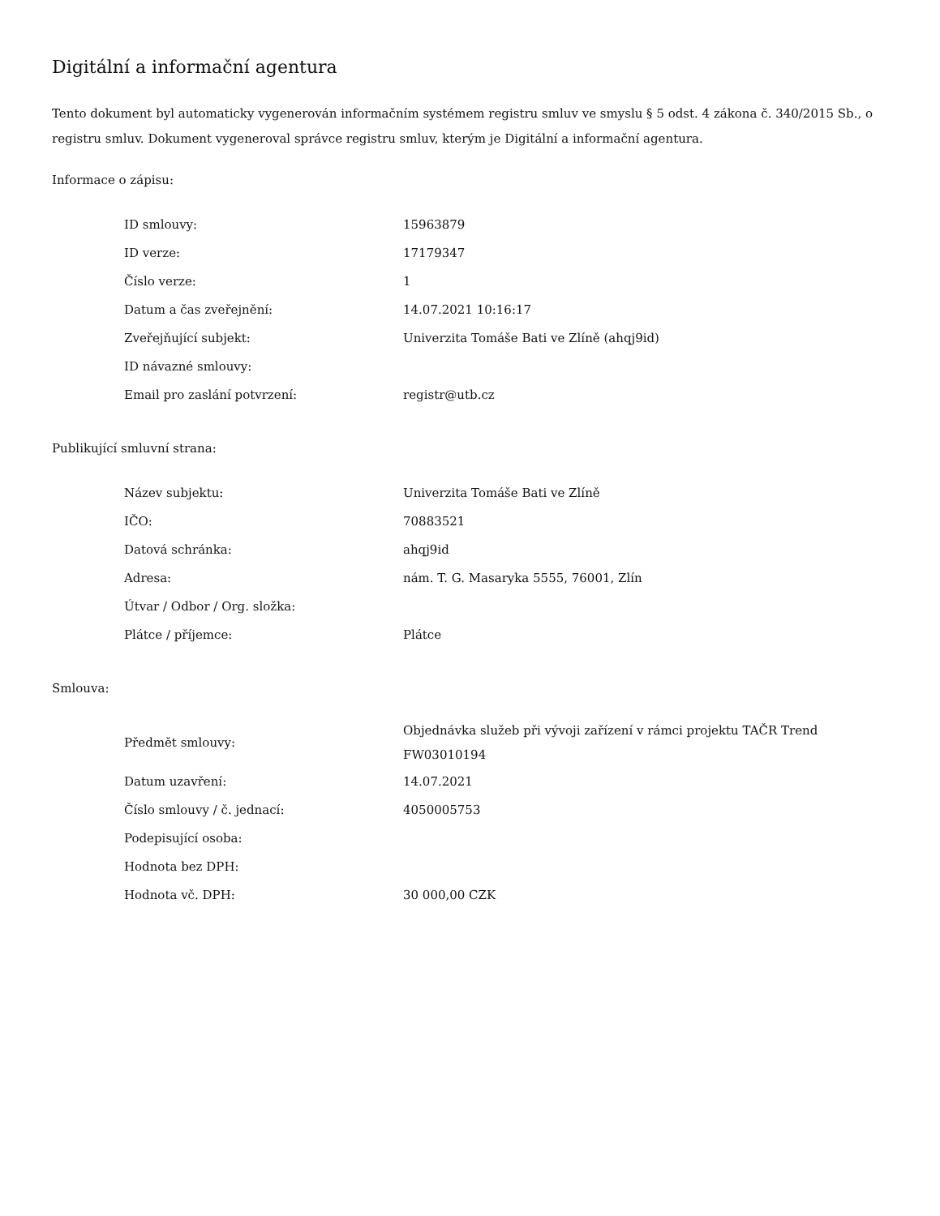Digitální a informační agentura
Tento dokument byl automaticky vygenerován informačním systémem registru smluv ve smyslu § 5 odst. 4 zákona č. 340/2015 Sb., o registru smluv. Dokument vygeneroval správce registru smluv, kterým je Digitální a informační agentura.
Informace o zápisu:
| ID smlouvy: | 15963879 |
| ID verze: | 17179347 |
| Číslo verze: | 1 |
| Datum a čas zveřejnění: | 14.07.2021 10:16:17 |
| Zveřejňující subjekt: | Univerzita Tomáše Bati ve Zlíně (ahqj9id) |
| ID návazné smlouvy: | |
| Email pro zaslání potvrzení: | registr@utb.cz |
Publikující smluvní strana:
| Název subjektu: | Univerzita Tomáše Bati ve Zlíně |
| IČO: | 70883521 |
| Datová schránka: | ahqj9id |
| Adresa: | nám. T. G. Masaryka 5555, 76001, Zlín |
| Útvar / Odbor / Org. složka: | |
| Plátce / příjemce: | Plátce |
Smlouva:
| Předmět smlouvy: | Objednávka služeb při vývoji zařízení v rámci projektu TAČR Trend FW03010194 |
| Datum uzavření: | 14.07.2021 |
| Číslo smlouvy / č. jednací: | 4050005753 |
| Podepisující osoba: | |
| Hodnota bez DPH: | |
| Hodnota vč. DPH: | 30 000,00 CZK |